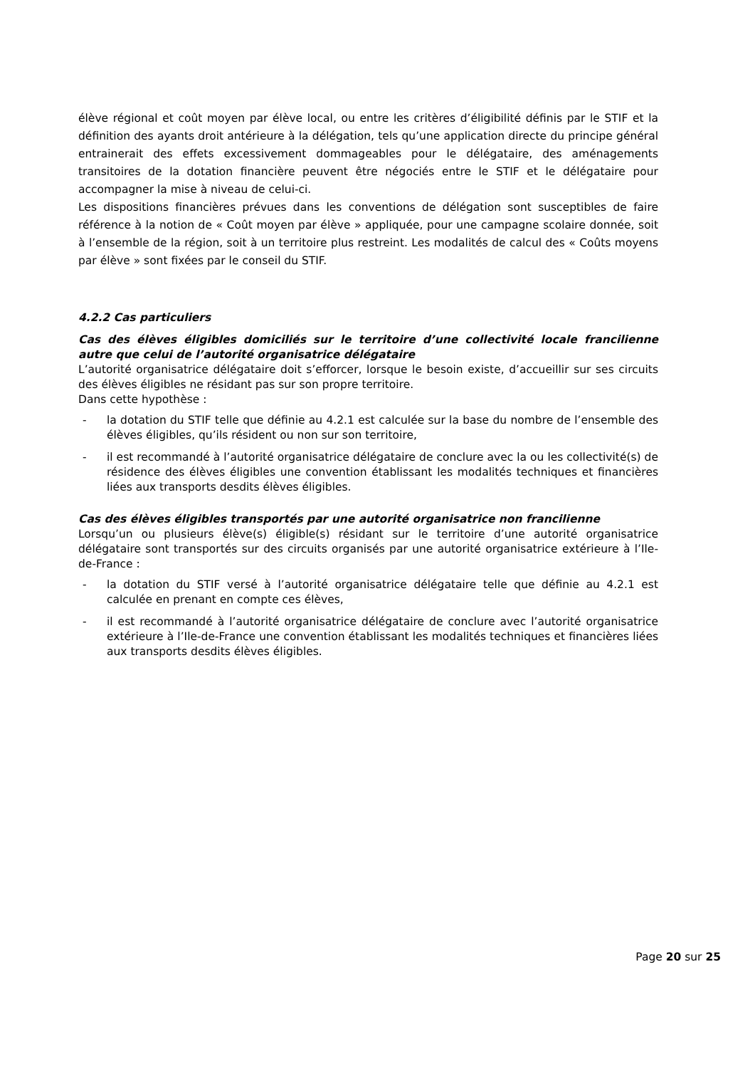élève régional et coût moyen par élève local, ou entre les critères d’éligibilité définis par le STIF et la définition des ayants droit antérieure à la délégation, tels qu’une application directe du principe général entrainerait des effets excessivement dommageables pour le délégataire, des aménagements transitoires de la dotation financière peuvent être négociés entre le STIF et le délégataire pour accompagner la mise à niveau de celui-ci.
Les dispositions financières prévues dans les conventions de délégation sont susceptibles de faire référence à la notion de « Coût moyen par élève » appliquée, pour une campagne scolaire donnée, soit à l’ensemble de la région, soit à un territoire plus restreint. Les modalités de calcul des « Coûts moyens par élève » sont fixées par le conseil du STIF.
4.2.2 Cas particuliers
Cas des élèves éligibles domiciliés sur le territoire d’une collectivité locale francilienne autre que celui de l’autorité organisatrice délégataire
L’autorité organisatrice délégataire doit s’efforcer, lorsque le besoin existe, d’accueillir sur ses circuits des élèves éligibles ne résidant pas sur son propre territoire.
Dans cette hypothèse :
- la dotation du STIF telle que définie au 4.2.1 est calculée sur la base du nombre de l’ensemble des élèves éligibles, qu’ils résident ou non sur son territoire,
- il est recommandé à l’autorité organisatrice délégataire de conclure avec la ou les collectivité(s) de résidence des élèves éligibles une convention établissant les modalités techniques et financières liées aux transports desdits élèves éligibles.
Cas des élèves éligibles transportés par une autorité organisatrice non francilienne
Lorsqu’un ou plusieurs élève(s) éligible(s) résidant sur le territoire d’une autorité organisatrice délégataire sont transportés sur des circuits organisés par une autorité organisatrice extérieure à l’Ile-de-France :
- la dotation du STIF versé à l’autorité organisatrice délégataire telle que définie au 4.2.1 est calculée en prenant en compte ces élèves,
- il est recommandé à l’autorité organisatrice délégataire de conclure avec l’autorité organisatrice extérieure à l’Ile-de-France une convention établissant les modalités techniques et financières liées aux transports desdits élèves éligibles.
Page 20 sur 25